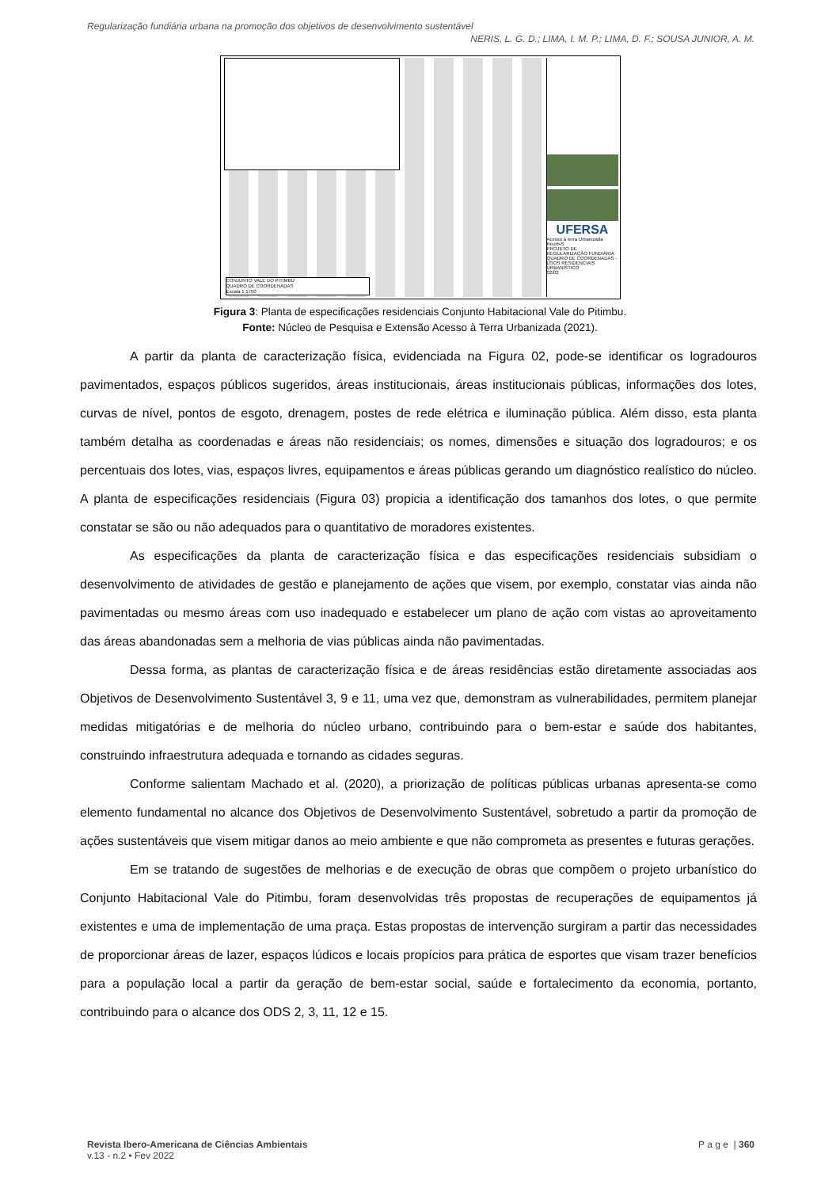Regularização fundiária urbana na promoção dos objetivos de desenvolvimento sustentável
NERIS, L. G. D.; LIMA, I. M. P.; LIMA, D. F.; SOUSA JUNIOR, A. M.
CONJUNTO VALE DO PITIMBÚ
QUADRO DE COORDENADAS
Escala 1:1750
UFERSA
Acesso à terra Urbanizada Reurb-S
PROJETO DE REGULARIZAÇÃO FUNDIÁRIA
QUADRO DE COORDENADAS - USOS RESIDENCIAIS
URBANÍSTICO
02/02
Figura 3: Planta de especificações residenciais Conjunto Habitacional Vale do Pitimbu.
Fonte: Núcleo de Pesquisa e Extensão Acesso à Terra Urbanizada (2021).
A partir da planta de caracterização física, evidenciada na Figura 02, pode-se identificar os logradouros pavimentados, espaços públicos sugeridos, áreas institucionais, áreas institucionais públicas, informações dos lotes, curvas de nível, pontos de esgoto, drenagem, postes de rede elétrica e iluminação pública. Além disso, esta planta também detalha as coordenadas e áreas não residenciais; os nomes, dimensões e situação dos logradouros; e os percentuais dos lotes, vias, espaços livres, equipamentos e áreas públicas gerando um diagnóstico realístico do núcleo. A planta de especificações residenciais (Figura 03) propicia a identificação dos tamanhos dos lotes, o que permite constatar se são ou não adequados para o quantitativo de moradores existentes.
As especificações da planta de caracterização física e das especificações residenciais subsidiam o desenvolvimento de atividades de gestão e planejamento de ações que visem, por exemplo, constatar vias ainda não pavimentadas ou mesmo áreas com uso inadequado e estabelecer um plano de ação com vistas ao aproveitamento das áreas abandonadas sem a melhoria de vias públicas ainda não pavimentadas.
Dessa forma, as plantas de caracterização física e de áreas residências estão diretamente associadas aos Objetivos de Desenvolvimento Sustentável 3, 9 e 11, uma vez que, demonstram as vulnerabilidades, permitem planejar medidas mitigatórias e de melhoria do núcleo urbano, contribuindo para o bem-estar e saúde dos habitantes, construindo infraestrutura adequada e tornando as cidades seguras.
Conforme salientam Machado et al. (2020), a priorização de políticas públicas urbanas apresenta-se como elemento fundamental no alcance dos Objetivos de Desenvolvimento Sustentável, sobretudo a partir da promoção de ações sustentáveis que visem mitigar danos ao meio ambiente e que não comprometa as presentes e futuras gerações.
Em se tratando de sugestões de melhorias e de execução de obras que compõem o projeto urbanístico do Conjunto Habitacional Vale do Pitimbu, foram desenvolvidas três propostas de recuperações de equipamentos já existentes e uma de implementação de uma praça. Estas propostas de intervenção surgiram a partir das necessidades de proporcionar áreas de lazer, espaços lúdicos e locais propícios para prática de esportes que visam trazer benefícios para a população local a partir da geração de bem-estar social, saúde e fortalecimento da economia, portanto, contribuindo para o alcance dos ODS 2, 3, 11, 12 e 15.
Revista Ibero-Americana de Ciências Ambientais
v.13 - n.2 • Fev 2022
P a g e | 360